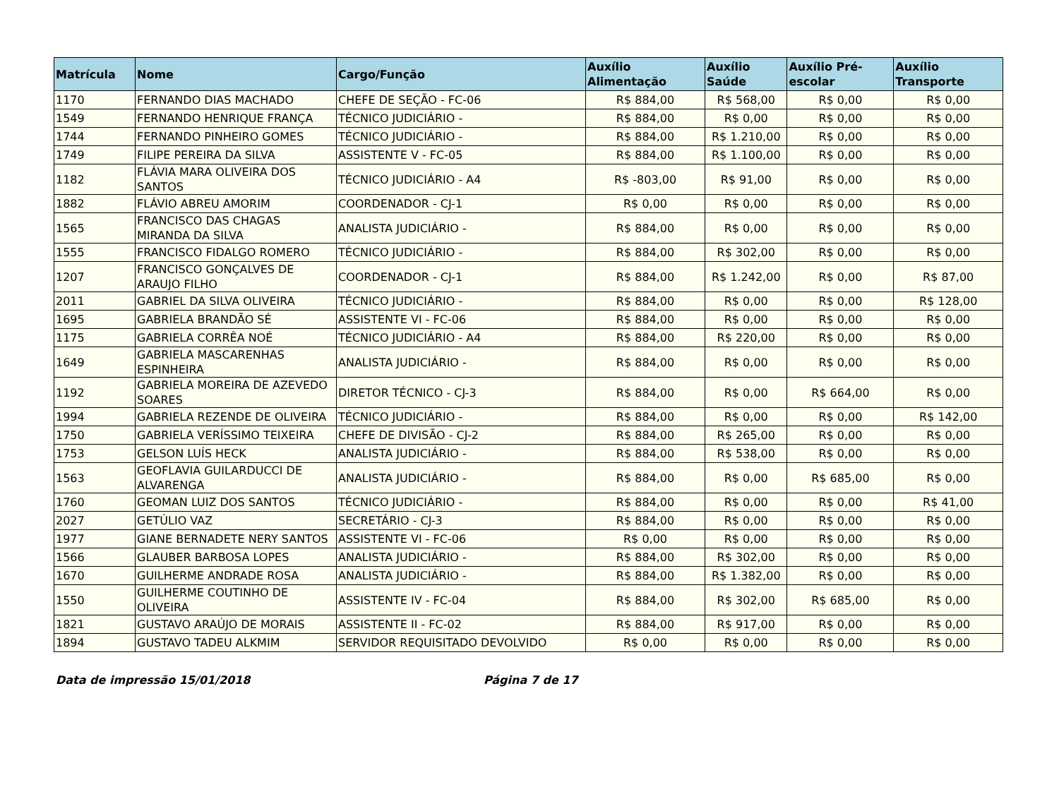| Matrícula | Nome | Cargo/Função | Auxílio Alimentação | Auxílio Saúde | Auxílio Pré-escolar | Auxílio Transporte |
| --- | --- | --- | --- | --- | --- | --- |
| 1170 | FERNANDO DIAS MACHADO | CHEFE DE SEÇÃO - FC-06 | R$ 884,00 | R$ 568,00 | R$ 0,00 | R$ 0,00 |
| 1549 | FERNANDO HENRIQUE FRANÇA | TÉCNICO JUDICIÁRIO - | R$ 884,00 | R$ 0,00 | R$ 0,00 | R$ 0,00 |
| 1744 | FERNANDO PINHEIRO GOMES | TÉCNICO JUDICIÁRIO - | R$ 884,00 | R$ 1.210,00 | R$ 0,00 | R$ 0,00 |
| 1749 | FILIPE PEREIRA DA SILVA | ASSISTENTE V - FC-05 | R$ 884,00 | R$ 1.100,00 | R$ 0,00 | R$ 0,00 |
| 1182 | FLÁVIA MARA OLIVEIRA DOS SANTOS | TÉCNICO JUDICIÁRIO - A4 | R$ -803,00 | R$ 91,00 | R$ 0,00 | R$ 0,00 |
| 1882 | FLÁVIO ABREU AMORIM | COORDENADOR - CJ-1 | R$ 0,00 | R$ 0,00 | R$ 0,00 | R$ 0,00 |
| 1565 | FRANCISCO DAS CHAGAS MIRANDA DA SILVA | ANALISTA JUDICIÁRIO - | R$ 884,00 | R$ 0,00 | R$ 0,00 | R$ 0,00 |
| 1555 | FRANCISCO FIDALGO ROMERO | TÉCNICO JUDICIÁRIO - | R$ 884,00 | R$ 302,00 | R$ 0,00 | R$ 0,00 |
| 1207 | FRANCISCO GONÇALVES DE ARAUJO FILHO | COORDENADOR - CJ-1 | R$ 884,00 | R$ 1.242,00 | R$ 0,00 | R$ 87,00 |
| 2011 | GABRIEL DA SILVA OLIVEIRA | TÉCNICO JUDICIÁRIO - | R$ 884,00 | R$ 0,00 | R$ 0,00 | R$ 128,00 |
| 1695 | GABRIELA BRANDÃO SÉ | ASSISTENTE VI - FC-06 | R$ 884,00 | R$ 0,00 | R$ 0,00 | R$ 0,00 |
| 1175 | GABRIELA CORRÊA NOÉ | TÉCNICO JUDICIÁRIO - A4 | R$ 884,00 | R$ 220,00 | R$ 0,00 | R$ 0,00 |
| 1649 | GABRIELA MASCARENHAS ESPINHEIRA | ANALISTA JUDICIÁRIO - | R$ 884,00 | R$ 0,00 | R$ 0,00 | R$ 0,00 |
| 1192 | GABRIELA MOREIRA DE AZEVEDO SOARES | DIRETOR TÉCNICO - CJ-3 | R$ 884,00 | R$ 0,00 | R$ 664,00 | R$ 0,00 |
| 1994 | GABRIELA REZENDE DE OLIVEIRA | TÉCNICO JUDICIÁRIO - | R$ 884,00 | R$ 0,00 | R$ 0,00 | R$ 142,00 |
| 1750 | GABRIELA VERÍSSIMO TEIXEIRA | CHEFE DE DIVISÃO - CJ-2 | R$ 884,00 | R$ 265,00 | R$ 0,00 | R$ 0,00 |
| 1753 | GELSON LUÍS HECK | ANALISTA JUDICIÁRIO - | R$ 884,00 | R$ 538,00 | R$ 0,00 | R$ 0,00 |
| 1563 | GEOFLAVIA GUILARDUCCI DE ALVARENGA | ANALISTA JUDICIÁRIO - | R$ 884,00 | R$ 0,00 | R$ 685,00 | R$ 0,00 |
| 1760 | GEOMAN LUIZ DOS SANTOS | TÉCNICO JUDICIÁRIO - | R$ 884,00 | R$ 0,00 | R$ 0,00 | R$ 41,00 |
| 2027 | GETÚLIO VAZ | SECRETÁRIO - CJ-3 | R$ 884,00 | R$ 0,00 | R$ 0,00 | R$ 0,00 |
| 1977 | GIANE BERNADETE NERY SANTOS | ASSISTENTE VI - FC-06 | R$ 0,00 | R$ 0,00 | R$ 0,00 | R$ 0,00 |
| 1566 | GLAUBER BARBOSA LOPES | ANALISTA JUDICIÁRIO - | R$ 884,00 | R$ 302,00 | R$ 0,00 | R$ 0,00 |
| 1670 | GUILHERME ANDRADE ROSA | ANALISTA JUDICIÁRIO - | R$ 884,00 | R$ 1.382,00 | R$ 0,00 | R$ 0,00 |
| 1550 | GUILHERME COUTINHO DE OLIVEIRA | ASSISTENTE IV - FC-04 | R$ 884,00 | R$ 302,00 | R$ 685,00 | R$ 0,00 |
| 1821 | GUSTAVO ARAÚJO DE MORAIS | ASSISTENTE II - FC-02 | R$ 884,00 | R$ 917,00 | R$ 0,00 | R$ 0,00 |
| 1894 | GUSTAVO TADEU ALKMIM | SERVIDOR REQUISITADO DEVOLVIDO | R$ 0,00 | R$ 0,00 | R$ 0,00 | R$ 0,00 |
Data de impressão 15/01/2018 Página 7 de 17